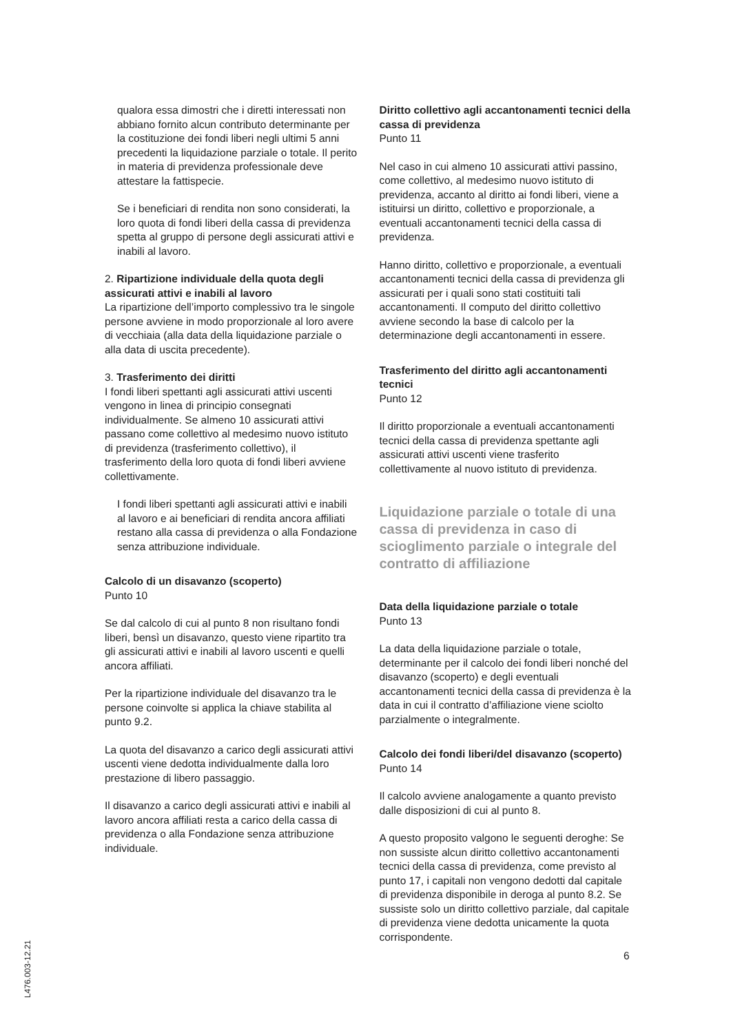qualora essa dimostri che i diretti interessati non abbiano fornito alcun contributo determinante per la costituzione dei fondi liberi negli ultimi 5 anni precedenti la liquidazione parziale o totale. Il perito in materia di previdenza professionale deve attestare la fattispecie.
Se i beneficiari di rendita non sono considerati, la loro quota di fondi liberi della cassa di previdenza spetta al gruppo di persone degli assicurati attivi e inabili al lavoro.
2. Ripartizione individuale della quota degli assicurati attivi e inabili al lavoro
La ripartizione dell’importo complessivo tra le singole persone avviene in modo proporzionale al loro avere di vecchiaia (alla data della liquidazione parziale o alla data di uscita precedente).
3. Trasferimento dei diritti
I fondi liberi spettanti agli assicurati attivi uscenti vengono in linea di principio consegnati individualmente. Se almeno 10 assicurati attivi passano come collettivo al medesimo nuovo istituto di previdenza (trasferimento collettivo), il trasferimento della loro quota di fondi liberi avviene collettivamente.
I fondi liberi spettanti agli assicurati attivi e inabili al lavoro e ai beneficiari di rendita ancora affiliati restano alla cassa di previdenza o alla Fondazione senza attribuzione individuale.
Calcolo di un disavanzo (scoperto)
Punto 10
Se dal calcolo di cui al punto 8 non risultano fondi liberi, bensì un disavanzo, questo viene ripartito tra gli assicurati attivi e inabili al lavoro uscenti e quelli ancora affiliati.
Per la ripartizione individuale del disavanzo tra le persone coinvolte si applica la chiave stabilita al punto 9.2.
La quota del disavanzo a carico degli assicurati attivi uscenti viene dedotta individualmente dalla loro prestazione di libero passaggio.
Il disavanzo a carico degli assicurati attivi e inabili al lavoro ancora affiliati resta a carico della cassa di previdenza o alla Fondazione senza attribuzione individuale.
Diritto collettivo agli accantonamenti tecnici della cassa di previdenza
Punto 11
Nel caso in cui almeno 10 assicurati attivi passino, come collettivo, al medesimo nuovo istituto di previdenza, accanto al diritto ai fondi liberi, viene a istituirsi un diritto, collettivo e proporzionale, a eventuali accantonamenti tecnici della cassa di previdenza.
Hanno diritto, collettivo e proporzionale, a eventuali accantonamenti tecnici della cassa di previdenza gli assicurati per i quali sono stati costituiti tali accantonamenti. Il computo del diritto collettivo avviene secondo la base di calcolo per la determinazione degli accantonamenti in essere.
Trasferimento del diritto agli accantonamenti tecnici
Punto 12
Il diritto proporzionale a eventuali accantonamenti tecnici della cassa di previdenza spettante agli assicurati attivi uscenti viene trasferito collettivamente al nuovo istituto di previdenza.
Liquidazione parziale o totale di una cassa di previdenza in caso di scioglimento parziale o integrale del contratto di affiliazione
Data della liquidazione parziale o totale
Punto 13
La data della liquidazione parziale o totale, determinante per il calcolo dei fondi liberi nonché del disavanzo (scoperto) e degli eventuali accantonamenti tecnici della cassa di previdenza è la data in cui il contratto d’affiliazione viene sciolto parzialmente o integralmente.
Calcolo dei fondi liberi/del disavanzo (scoperto)
Punto 14
Il calcolo avviene analogamente a quanto previsto dalle disposizioni di cui al punto 8.
A questo proposito valgono le seguenti deroghe: Se non sussiste alcun diritto collettivo accantonamenti tecnici della cassa di previdenza, come previsto al punto 17, i capitali non vengono dedotti dal capitale di previdenza disponibile in deroga al punto 8.2. Se sussiste solo un diritto collettivo parziale, dal capitale di previdenza viene dedotta unicamente la quota corrispondente.
L476.003-12.21
6